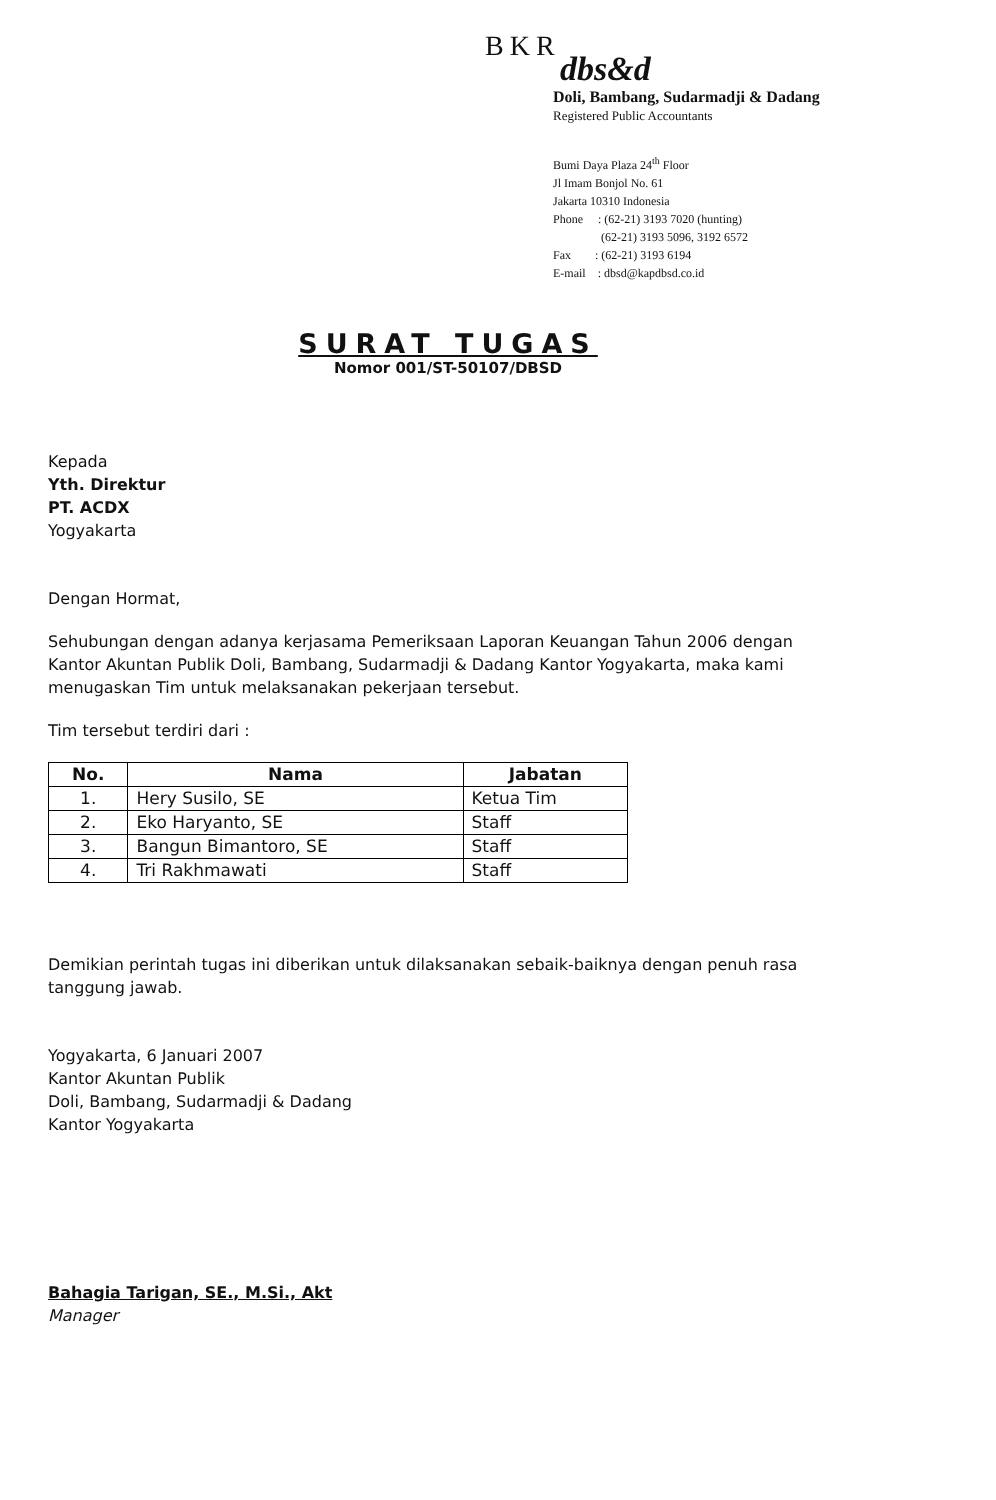BKR
dbs&d
Doli, Bambang, Sudarmadji & Dadang
Registered Public Accountants
Bumi Daya Plaza 24<sup>th</sup> Floor
Jl Imam Bonjol No. 61
Jakarta 10310 Indonesia
Phone : (62-21) 3193 7020 (hunting)
(62-21) 3193 5096, 3192 6572
Fax : (62-21) 3193 6194
E-mail : dbsd@kapdbsd.co.id
SURAT TUGAS
Nomor 001/ST-50107/DBSD
Kepada
Yth. Direktur
PT. ACDX
Yogyakarta
Dengan Hormat,
Sehubungan dengan adanya kerjasama Pemeriksaan Laporan Keuangan Tahun 2006 dengan Kantor Akuntan Publik Doli, Bambang, Sudarmadji & Dadang Kantor Yogyakarta, maka kami menugaskan Tim untuk melaksanakan pekerjaan tersebut.
Tim tersebut terdiri dari :
| No. | Nama | Jabatan |
| --- | --- | --- |
| 1. | Hery Susilo, SE | Ketua Tim |
| 2. | Eko Haryanto, SE | Staff |
| 3. | Bangun Bimantoro, SE | Staff |
| 4. | Tri Rakhmawati | Staff |
Demikian perintah tugas ini diberikan untuk dilaksanakan sebaik-baiknya dengan penuh rasa tanggung jawab.
Yogyakarta, 6 Januari 2007
Kantor Akuntan Publik
Doli, Bambang, Sudarmadji & Dadang
Kantor Yogyakarta
Bahagia Tarigan, SE., M.Si., Akt
Manager